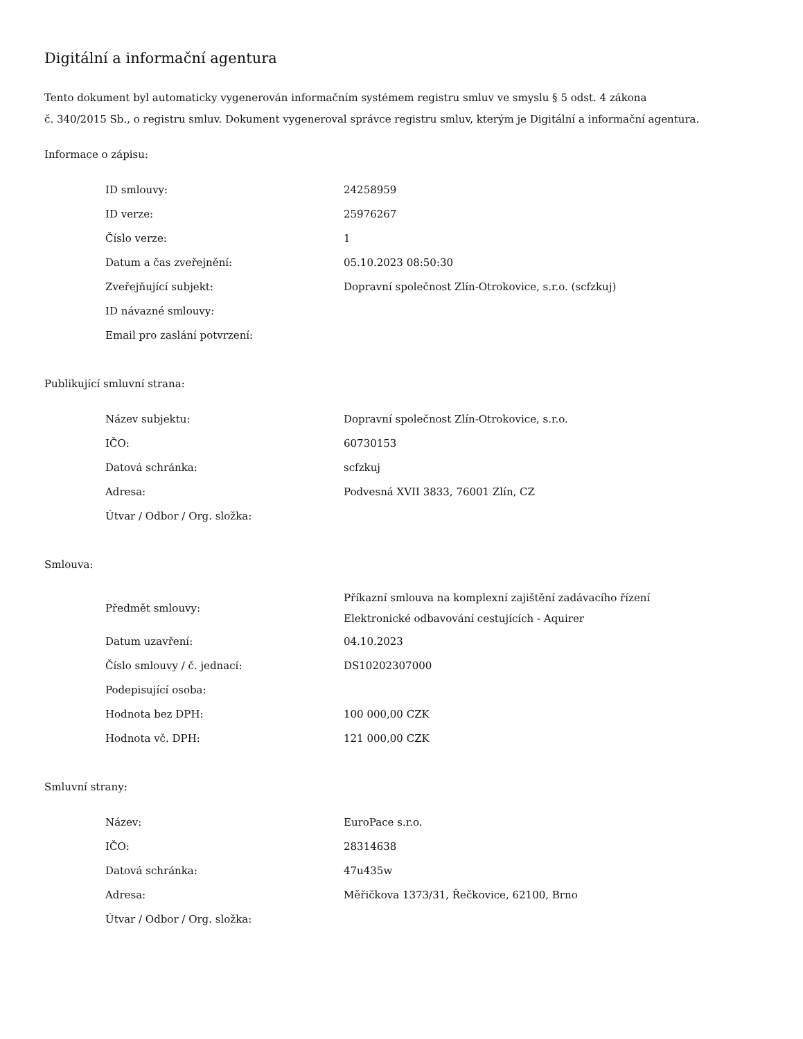Digitální a informační agentura
Tento dokument byl automaticky vygenerován informačním systémem registru smluv ve smyslu § 5 odst. 4 zákona
č. 340/2015 Sb., o registru smluv. Dokument vygeneroval správce registru smluv, kterým je Digitální a informační agentura.
Informace o zápisu:
| ID smlouvy: | 24258959 |
| ID verze: | 25976267 |
| Číslo verze: | 1 |
| Datum a čas zveřejnění: | 05.10.2023 08:50:30 |
| Zveřejňující subjekt: | Dopravní společnost Zlín-Otrokovice, s.r.o. (scfzkuj) |
| ID návazné smlouvy: | |
| Email pro zaslání potvrzení: | |
Publikující smluvní strana:
| Název subjektu: | Dopravní společnost Zlín-Otrokovice, s.r.o. |
| IČO: | 60730153 |
| Datová schránka: | scfzkuj |
| Adresa: | Podvesná XVII 3833, 76001 Zlín, CZ |
| Útvar / Odbor / Org. složka: | |
Smlouva:
| Předmět smlouvy: | Příkazní smlouva na komplexní zajištění zadávacího řízení Elektronické odbavování cestujících - Aquirer |
| Datum uzavření: | 04.10.2023 |
| Číslo smlouvy / č. jednací: | DS10202307000 |
| Podepisující osoba: | |
| Hodnota bez DPH: | 100 000,00 CZK |
| Hodnota vč. DPH: | 121 000,00 CZK |
Smluvní strany:
| Název: | EuroPace s.r.o. |
| IČO: | 28314638 |
| Datová schránka: | 47u435w |
| Adresa: | Měřičkova 1373/31, Řečkovice, 62100, Brno |
| Útvar / Odbor / Org. složka: | |